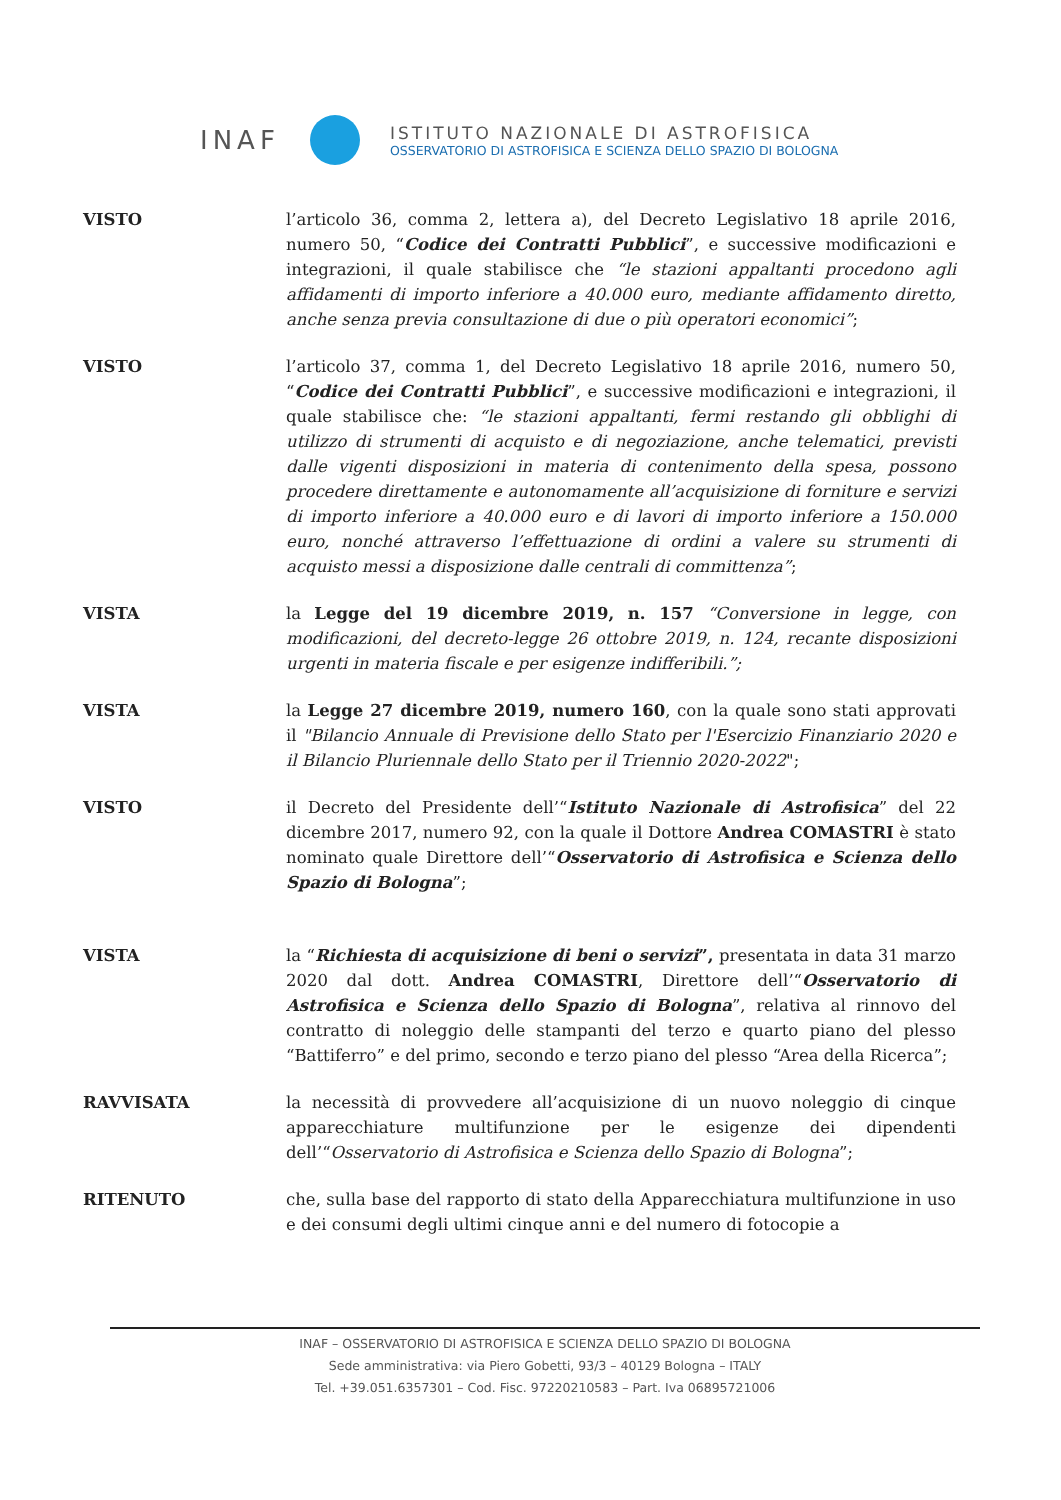INAF
ISTITUTO NAZIONALE DI ASTROFISICA
OSSERVATORIO DI ASTROFISICA E SCIENZA DELLO SPAZIO DI BOLOGNA
VISTO l’articolo 36, comma 2, lettera a), del Decreto Legislativo 18 aprile 2016, numero 50, “Codice dei Contratti Pubblici”, e successive modificazioni e integrazioni, il quale stabilisce che “le stazioni appaltanti procedono agli affidamenti di importo inferiore a 40.000 euro, mediante affidamento diretto, anche senza previa consultazione di due o più operatori economici”;
VISTO l’articolo 37, comma 1, del Decreto Legislativo 18 aprile 2016, numero 50, “Codice dei Contratti Pubblici”, e successive modificazioni e integrazioni, il quale stabilisce che: “le stazioni appaltanti, fermi restando gli obblighi di utilizzo di strumenti di acquisto e di negoziazione, anche telematici, previsti dalle vigenti disposizioni in materia di contenimento della spesa, possono procedere direttamente e autonomamente all’acquisizione di forniture e servizi di importo inferiore a 40.000 euro e di lavori di importo inferiore a 150.000 euro, nonché attraverso l’effettuazione di ordini a valere su strumenti di acquisto messi a disposizione dalle centrali di committenza”;
VISTA la Legge del 19 dicembre 2019, n. 157 “Conversione in legge, con modificazioni, del decreto-legge 26 ottobre 2019, n. 124, recante disposizioni urgenti in materia fiscale e per esigenze indifferibili.”;
VISTA la Legge 27 dicembre 2019, numero 160, con la quale sono stati approvati il "Bilancio Annuale di Previsione dello Stato per l'Esercizio Finanziario 2020 e il Bilancio Pluriennale dello Stato per il Triennio 2020-2022";
VISTO il Decreto del Presidente dell’“Istituto Nazionale di Astrofisica” del 22 dicembre 2017, numero 92, con la quale il Dottore Andrea COMASTRI è stato nominato quale Direttore dell’“Osservatorio di Astrofisica e Scienza dello Spazio di Bologna”;
VISTA la “Richiesta di acquisizione di beni o servizi”, presentata in data 31 marzo 2020 dal dott. Andrea COMASTRI, Direttore dell’“Osservatorio di Astrofisica e Scienza dello Spazio di Bologna”, relativa al rinnovo del contratto di noleggio delle stampanti del terzo e quarto piano del plesso “Battiferro” e del primo, secondo e terzo piano del plesso “Area della Ricerca”;
RAVVISATA la necessità di provvedere all’acquisizione di un nuovo noleggio di cinque apparecchiature multifunzione per le esigenze dei dipendenti dell’“Osservatorio di Astrofisica e Scienza dello Spazio di Bologna”;
RITENUTO che, sulla base del rapporto di stato della Apparecchiatura multifunzione in uso e dei consumi degli ultimi cinque anni e del numero di fotocopie a
INAF – OSSERVATORIO DI ASTROFISICA E SCIENZA DELLO SPAZIO DI BOLOGNA
Sede amministrativa: via Piero Gobetti, 93/3 – 40129 Bologna – ITALY
Tel. +39.051.6357301 – Cod. Fisc. 97220210583 – Part. Iva 06895721006